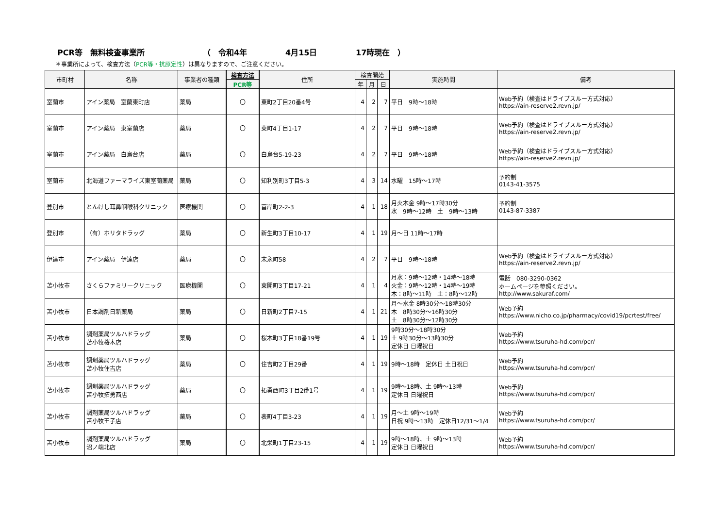PCR等　無料検査事業所 （　令和4年 4月15日 17時現在　）
＊事業所によって、検査方法（PCR等・抗原定性）は異なりますので、ご注意ください。
| 市町村 | 名称 | 事業者の種類 | 検査方法 | 住所 | 検査開始 | | | 実施時間 | 備考 |
| --- | --- | --- | --- | --- | --- | --- | --- | --- | --- |
| | | | PCR等 | | 年 | 月 | 日 | | |
| 室蘭市 | アイン薬局 室蘭東町店 | 薬局 | 〇 | 東町2丁目20番4号 | 4 | 2 | 7 | 平日 9時～18時 | Web予約（検査はドライブスルー方式対応） https://ain-reserve2.revn.jp/ |
| 室蘭市 | アイン薬局 東室蘭店 | 薬局 | 〇 | 東町4丁目1-17 | 4 | 2 | 7 | 平日 9時～18時 | Web予約（検査はドライブスルー方式対応） https://ain-reserve2.revn.jp/ |
| 室蘭市 | アイン薬局 白鳥台店 | 薬局 | 〇 | 白鳥台5-19-23 | 4 | 2 | 7 | 平日 9時～18時 | Web予約（検査はドライブスルー方式対応） https://ain-reserve2.revn.jp/ |
| 室蘭市 | 北海道ファーマライズ東室蘭薬局 | 薬局 | 〇 | 知利別町3丁目5-3 | 4 | 3 | 14 | 水曜 15時～17時 | 予約制 0143-41-3575 |
| 登別市 | とんけし耳鼻咽喉科クリニック | 医療機関 | 〇 | 富岸町2-2-3 | 4 | 1 | 18 | 月火木金 9時～17時30分 水 9時～12時 土 9時～13時 | 予約制 0143-87-3387 |
| 登別市 | （有）ホリタドラッグ | 薬局 | 〇 | 新生町3丁目10-17 | 4 | 1 | 19 | 月～日 11時～17時 | |
| 伊達市 | アイン薬局 伊達店 | 薬局 | 〇 | 末永町58 | 4 | 2 | 7 | 平日 9時～18時 | Web予約（検査はドライブスルー方式対応） https://ain-reserve2.revn.jp/ |
| 苫小牧市 | さくらファミリークリニック | 医療機関 | 〇 | 東開町3丁目17-21 | 4 | 1 | 4 | 月水：9時～12時・14時～18時 火金：9時～12時・14時～19時 木：8時～11時 土：8時～12時 | 電話 080-3290-0362 ホームページを参照ください。 http://www.sakuraf.com/ |
| 苫小牧市 | 日本調剤日新薬局 | 薬局 | 〇 | 日新町2丁目7-15 | 4 | 1 | 21 | 月～水金 8時30分～18時30分 木 8時30分～16時30分 土 8時30分～12時30分 | Web予約 https://www.nicho.co.jp/pharmacy/covid19/pcrtest/free/ |
| 苫小牧市 | 調剤薬局ツルハドラッグ 苫小牧桜木店 | 薬局 | 〇 | 桜木町3丁目18番19号 | 4 | 1 | 19 | 9時30分～18時30分 土 9時30分～13時30分 定休日 日曜祝日 | Web予約 https://www.tsuruha-hd.com/pcr/ |
| 苫小牧市 | 調剤薬局ツルハドラッグ 苫小牧住吉店 | 薬局 | 〇 | 住吉町2丁目29番 | 4 | 1 | 19 | 9時～18時 定休日 土日祝日 | Web予約 https://www.tsuruha-hd.com/pcr/ |
| 苫小牧市 | 調剤薬局ツルハドラッグ 苫小牧拓勇西店 | 薬局 | 〇 | 拓勇西町3丁目2番1号 | 4 | 1 | 19 | 9時～18時、土 9時～13時 定休日 日曜祝日 | Web予約 https://www.tsuruha-hd.com/pcr/ |
| 苫小牧市 | 調剤薬局ツルハドラッグ 苫小牧王子店 | 薬局 | 〇 | 表町4丁目3-23 | 4 | 1 | 19 | 月～土 9時～19時 日祝 9時～13時 定休日12/31～1/4 | Web予約 https://www.tsuruha-hd.com/pcr/ |
| 苫小牧市 | 調剤薬局ツルハドラッグ 沼ノ端北店 | 薬局 | 〇 | 北栄町1丁目23-15 | 4 | 1 | 19 | 9時～18時、土 9時～13時 定休日 日曜祝日 | Web予約 https://www.tsuruha-hd.com/pcr/ |